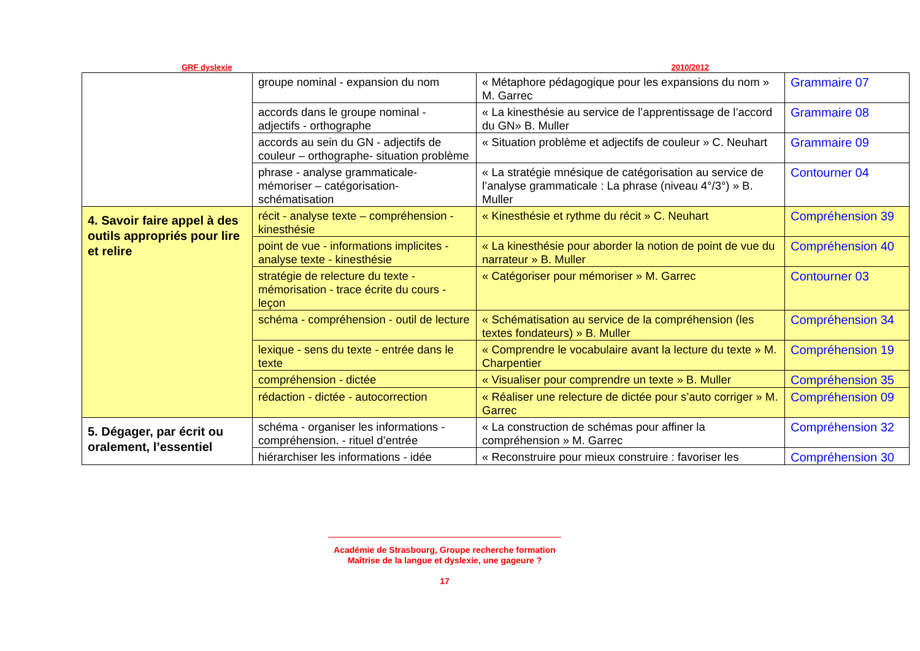GRF dyslexie 2010/2012
| | groupe nominal - expansion du nom | « Métaphore pédagogique pour les expansions du nom » M. Garrec | Grammaire 07 |
| | accords dans le groupe nominal - adjectifs - orthographe | « La kinesthésie au service de l’apprentissage de l’accord du GN» B. Muller | Grammaire 08 |
| | accords au sein du GN - adjectifs de couleur – orthographe- situation problème | « Situation problème et adjectifs de couleur » C. Neuhart | Grammaire 09 |
| | phrase - analyse grammaticale- mémoriser – catégorisation- schématisation | « La stratégie mnésique de catégorisation au service de l’analyse grammaticale : La phrase (niveau 4°/3°) » B. Muller | Contourner 04 |
| 4. Savoir faire appel à des outils appropriés pour lire et relire | récit - analyse texte – compréhension - kinesthésie | « Kinesthésie et rythme du récit » C. Neuhart | Compréhension 39 |
| | point de vue - informations implicites - analyse texte - kinesthésie | « La kinesthésie pour aborder la notion de point de vue du narrateur » B. Muller | Compréhension 40 |
| | stratégie de relecture du texte - mémorisation - trace écrite du cours - leçon | « Catégoriser pour mémoriser » M. Garrec | Contourner 03 |
| | schéma - compréhension - outil de lecture | « Schématisation au service de la compréhension (les textes fondateurs) » B. Muller | Compréhension 34 |
| | lexique - sens du texte - entrée dans le texte | « Comprendre le vocabulaire avant la lecture du texte » M. Charpentier | Compréhension 19 |
| | compréhension - dictée | « Visualiser pour comprendre un texte » B. Muller | Compréhension 35 |
| | rédaction - dictée - autocorrection | « Réaliser une relecture de dictée pour s’auto corriger » M. Garrec | Compréhension 09 |
| 5. Dégager, par écrit ou oralement, l’essentiel | schéma - organiser les informations - compréhension. - rituel d’entrée | « La construction de schémas pour affiner la compréhension » M. Garrec | Compréhension 32 |
| | hiérarchiser les informations - idée | « Reconstruire pour mieux construire : favoriser les | Compréhension 30 |
Académie de Strasbourg, Groupe recherche formation
Maîtrise de la langue et dyslexie, une gageure ?
17